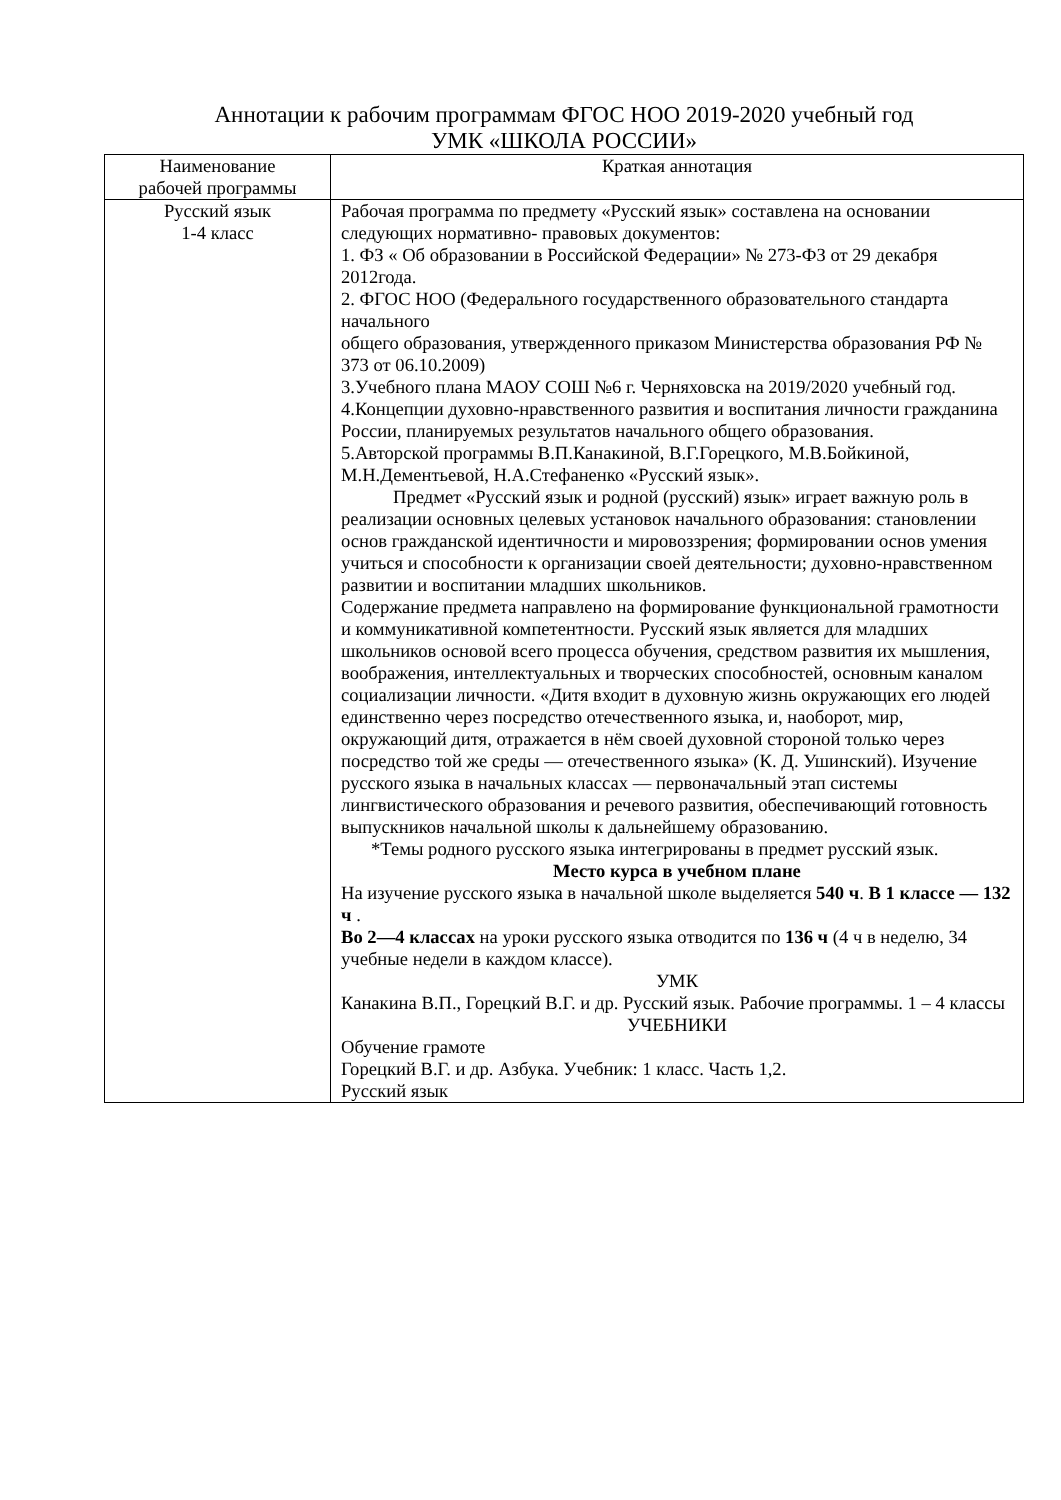Аннотации к рабочим программам ФГОС НОО 2019-2020 учебный год
УМК «ШКОЛА РОССИИ»
| Наименование рабочей программы | Краткая аннотация |
| --- | --- |
| Русский язык 1-4 класс | Рабочая программа по предмету «Русский язык» составлена на основании следующих нормативно- правовых документов: 1. ФЗ « Об образовании в Российской Федерации» № 273-ФЗ от 29 декабря 2012года. 2. ФГОС НОО (Федерального государственного образовательного стандарта начального общего образования, утвержденного приказом Министерства образования РФ № 373 от 06.10.2009) 3.Учебного плана МАОУ СОШ №6 г. Черняховска на 2019/2020 учебный год. 4.Концепции духовно-нравственного развития и воспитания личности гражданина России, планируемых результатов начального общего образования. 5.Авторской программы В.П.Канакиной, В.Г.Горецкого, М.В.Бойкиной, М.Н.Дементьевой, Н.А.Стефаненко «Русский язык». Предмет «Русский язык и родной (русский) язык» играет важную роль в реализации основных целевых установок начального образования: становлении основ гражданской идентичности и мировоззрения; формировании основ умения учиться и способности к организации своей деятельности; духовно-нравственном развитии и воспитании младших школьников. Содержание предмета направлено на формирование функциональной грамотности и коммуникативной компетентности. Русский язык является для младших школьников основой всего процесса обучения, средством развития их мышления, воображения, интеллектуальных и творческих способностей, основным каналом социализации личности. «Дитя входит в духовную жизнь окружающих его людей единственно через посредство отечественного языка, и, наоборот, мир, окружающий дитя, отражается в нём своей духовной стороной только через посредство той же среды — отечественного языка» (К. Д. Ушинский). Изучение русского языка в начальных классах — первоначальный этап системы лингвистического образования и речевого развития, обеспечивающий готовность выпускников начальной школы к дальнейшему образованию. *Темы родного русского языка интегрированы в предмет русский язык. Место курса в учебном плане На изучение русского языка в начальной школе выделяется 540 ч . В 1 классе — 132 ч . Во 2—4 классах на уроки русского языка отводится по 136 ч (4 ч в неделю, 34 учебные недели в каждом классе). УМК Канакина В.П., Горецкий В.Г. и др. Русский язык. Рабочие программы. 1 – 4 классы УЧЕБНИКИ Обучение грамоте Горецкий В.Г. и др. Азбука. Учебник: 1 класс. Часть 1,2. Русский язык |